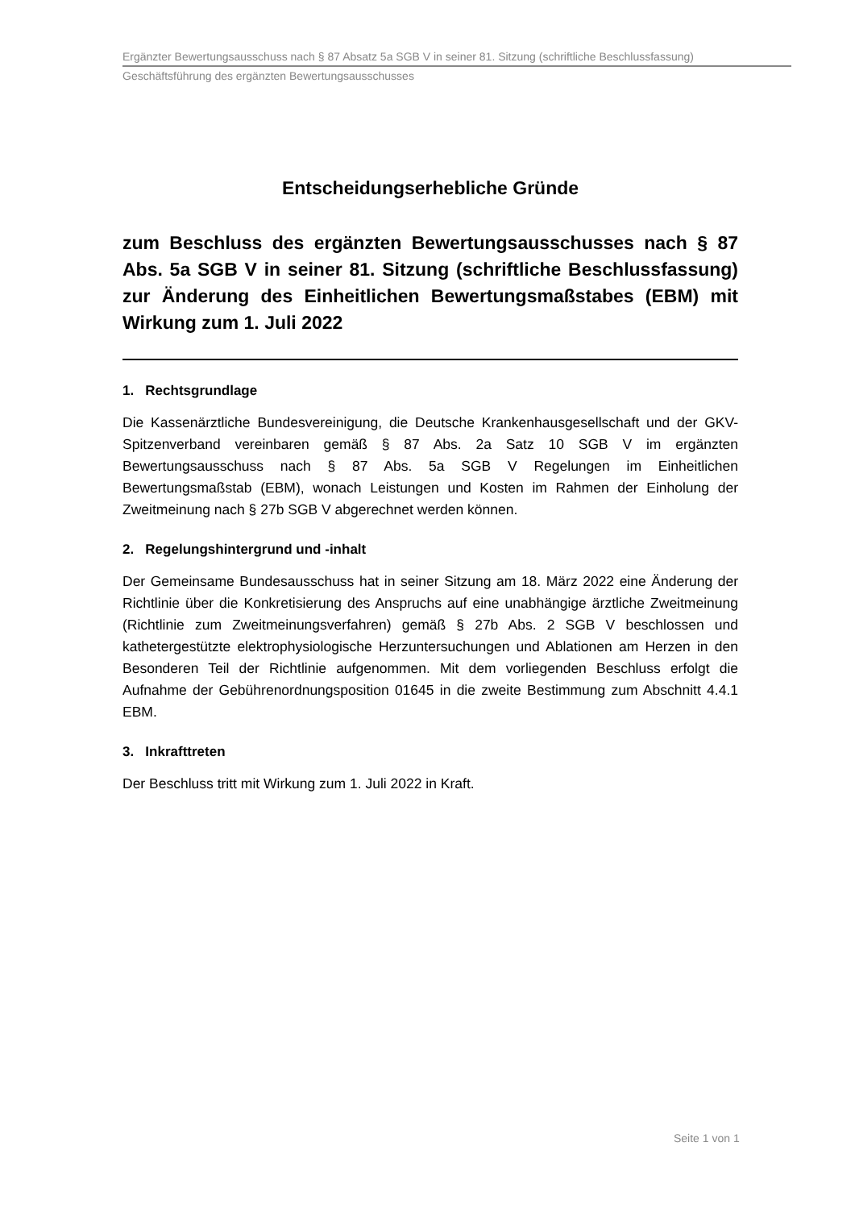Ergänzter Bewertungsausschuss nach § 87 Absatz 5a SGB V in seiner 81. Sitzung (schriftliche Beschlussfassung)
Geschäftsführung des ergänzten Bewertungsausschusses
Entscheidungserhebliche Gründe
zum Beschluss des ergänzten Bewertungsausschusses nach § 87 Abs. 5a SGB V in seiner 81. Sitzung (schriftliche Beschlussfassung) zur Änderung des Einheitlichen Bewertungsmaßstabes (EBM) mit Wirkung zum 1. Juli 2022
1. Rechtsgrundlage
Die Kassenärztliche Bundesvereinigung, die Deutsche Krankenhausgesellschaft und der GKV-Spitzenverband vereinbaren gemäß § 87 Abs. 2a Satz 10 SGB V im ergänzten Bewertungsausschuss nach § 87 Abs. 5a SGB V Regelungen im Einheitlichen Bewertungsmaßstab (EBM), wonach Leistungen und Kosten im Rahmen der Einholung der Zweitmeinung nach § 27b SGB V abgerechnet werden können.
2. Regelungshintergrund und -inhalt
Der Gemeinsame Bundesausschuss hat in seiner Sitzung am 18. März 2022 eine Änderung der Richtlinie über die Konkretisierung des Anspruchs auf eine unabhängige ärztliche Zweitmeinung (Richtlinie zum Zweitmeinungsverfahren) gemäß § 27b Abs. 2 SGB V beschlossen und kathetergestützte elektrophysiologische Herzuntersuchungen und Ablationen am Herzen in den Besonderen Teil der Richtlinie aufgenommen. Mit dem vorliegenden Beschluss erfolgt die Aufnahme der Gebührenordnungsposition 01645 in die zweite Bestimmung zum Abschnitt 4.4.1 EBM.
3. Inkrafttreten
Der Beschluss tritt mit Wirkung zum 1. Juli 2022 in Kraft.
Seite 1 von 1